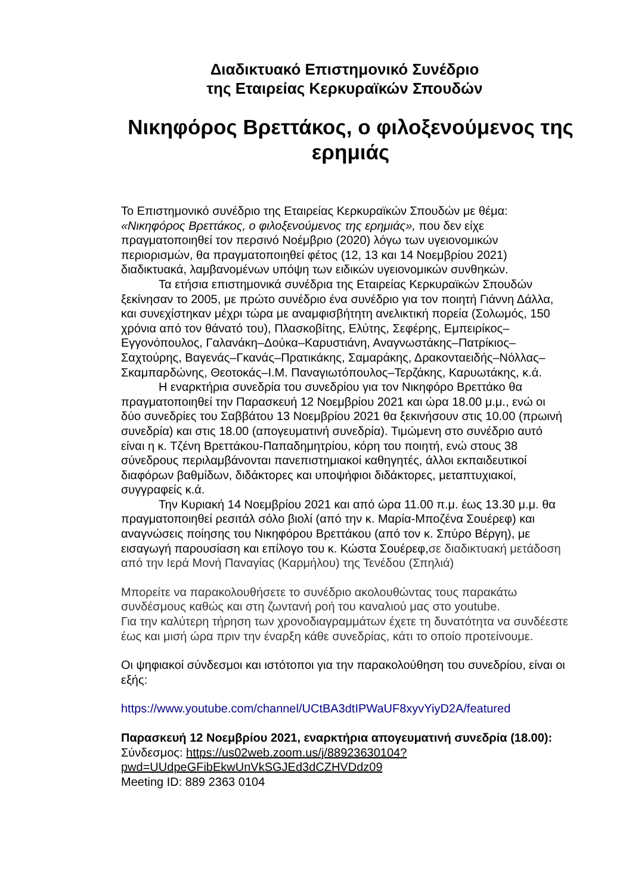Διαδικτυακό Επιστημονικό Συνέδριο
της Εταιρείας Κερκυραϊκών Σπουδών
Νικηφόρος Βρεττάκος, ο φιλοξενούμενος της ερημιάς
Το Επιστημονικό συνέδριο της Εταιρείας Κερκυραϊκών Σπουδών με θέμα: «Νικηφόρος Βρεττάκος, ο φιλοξενούμενος της ερημιάς», που δεν είχε πραγματοποιηθεί τον περσινό Νοέμβριο (2020) λόγω των υγειονομικών περιορισμών, θα πραγματοποιηθεί φέτος (12, 13 και 14 Νοεμβρίου 2021) διαδικτυακά, λαμβανομένων υπόψη των ειδικών υγειονομικών συνθηκών.
Τα ετήσια επιστημονικά συνέδρια της Εταιρείας Κερκυραϊκών Σπουδών ξεκίνησαν το 2005, με πρώτο συνέδριο ένα συνέδριο για τον ποιητή Γιάννη Δάλλα, και συνεχίστηκαν μέχρι τώρα με αναμφισβήτητη ανελικτική πορεία (Σολωμός, 150 χρόνια από τον θάνατό του), Πλασκοβίτης, Ελύτης, Σεφέρης, Εμπειρίκος–Εγγονόπουλος, Γαλανάκη–Δούκα–Καρυστιάνη, Αναγνωστάκης–Πατρίκιος–Σαχτούρης, Βαγενάς–Γκανάς–Πρατικάκης, Σαμαράκης, Δρακονταειδής–Νόλλας–Σκαμπαρδώνης, Θεοτοκάς–Ι.Μ. Παναγιωτόπουλος–Τερζάκης, Καρυωτάκης, κ.ά.
Η εναρκτήρια συνεδρία του συνεδρίου για τον Νικηφόρο Βρεττάκο θα πραγματοποιηθεί την Παρασκευή 12 Νοεμβρίου 2021 και ώρα 18.00 μ.μ., ενώ οι δύο συνεδρίες του Σαββάτου 13 Νοεμβρίου 2021 θα ξεκινήσουν στις 10.00 (πρωινή συνεδρία) και στις 18.00 (απογευματινή συνεδρία). Τιμώμενη στο συνέδριο αυτό είναι η κ. Τζένη Βρεττάκου-Παπαδημητρίου, κόρη του ποιητή, ενώ στους 38 σύνεδρους περιλαμβάνονται πανεπιστημιακοί καθηγητές, άλλοι εκπαιδευτικοί διαφόρων βαθμίδων, διδάκτορες και υποψήφιοι διδάκτορες, μεταπτυχιακοί, συγγραφείς κ.ά.
Την Κυριακή 14 Νοεμβρίου 2021 και από ώρα 11.00 π.μ. έως 13.30 μ.μ. θα πραγματοποιηθεί ρεσιτάλ σόλο βιολί (από την κ. Μαρία-Μποζένα Σουέρεφ) και αναγνώσεις ποίησης του Νικηφόρου Βρεττάκου (από τον κ. Σπύρο Βέργη), με εισαγωγή παρουσίαση και επίλογο του κ. Κώστα Σουέρεφ,σε διαδικτυακή μετάδοση από την Ιερά Μονή Παναγίας (Καρμήλου) της Τενέδου (Σπηλιά)
Μπορείτε να παρακολουθήσετε το συνέδριο ακολουθώντας τους παρακάτω συνδέσμους καθώς και στη ζωντανή ροή του καναλιού μας στο youtube.
Για την καλύτερη τήρηση των χρονοδιαγραμμάτων έχετε τη δυνατότητα να συνδέεστε έως και μισή ώρα πριν την έναρξη κάθε συνεδρίας, κάτι το οποίο προτείνουμε.
Οι ψηφιακοί σύνδεσμοι και ιστότοποι για την παρακολούθηση του συνεδρίου, είναι οι εξής:
https://www.youtube.com/channel/UCtBA3dtIPWaUF8xyvYiyD2A/featured
Παρασκευή 12 Νοεμβρίου 2021, εναρκτήρια απογευματινή συνεδρία (18.00):
Σύνδεσμος: https://us02web.zoom.us/j/88923630104?
pwd=UUdpeGFibEkwUnVkSGJEd3dCZHVDdz09
Meeting ID: 889 2363 0104